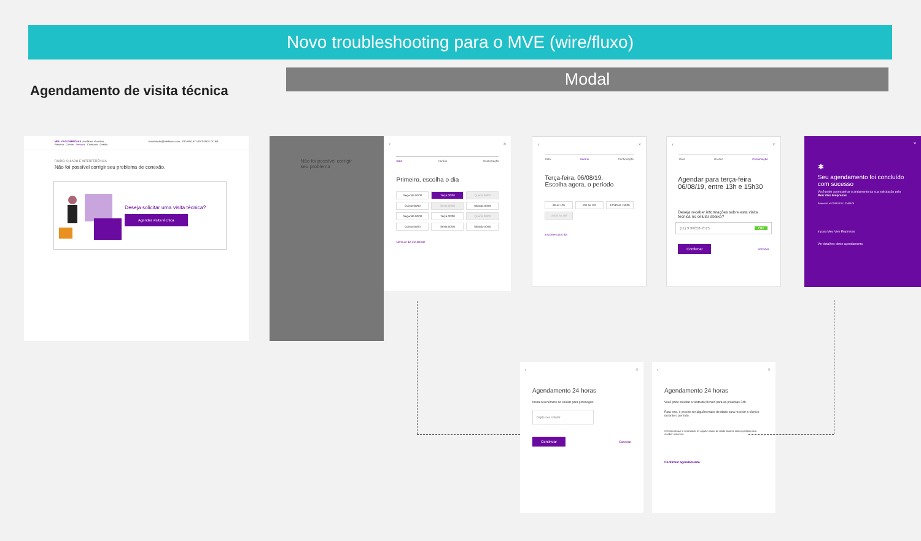Novo troubleshooting para o MVE (wire/fluxo)
Agendamento de visita técnica
Modal
MEU VIVO EMPRESAS Vivo Move Vivo Fixo ricardolucho@telefonica.com · DEVINKLAY VENTURES DO BR
Resumo Contas Serviços Consumo Gestão
RUIDO, CHIADO E INTERFERÊNCIA
Não foi possível corrigir seu problema de conexão.
Deseja solicitar uma visita técnica?
Agendar visita técnica
Não foi possível corrigir seu problema
‹ ×
Data Horário Confirmação
Primeiro, escolha o dia
Segunda 00/00
Terça 00/00
Quarta 00/00
Quinta 00/00
Sexta 00/00
Sábado 00/00
Segunda 00/00
Terça 00/00
Quarta 00/00
Quinta 00/00
Sexta 00/00
Sábado 00/00
Nenhum dia me atende
‹ ×
Data Horário Confirmação
Terça-feira, 06/08/19.
Escolha agora, o período
8h às 10h
10h às 12h
12h30 às 15h30
15h30 às 18h
Escolher outro dia
‹ ×
Data Horário Confirmação
Agendar para terça-feira 06/08/19, entre 13h e 15h30
Deseja receber informações sobre esta visita técnica no celular abaixo?
(11) 9 98658-2525 ON
Confirmar Refazer
×
✱
Seu agendamento foi concluído com sucesso
Você pode acompanhar o andamento da sua solicitação pelo Meu Vivo Empresas
Protocolo nº 01062019 12345678
Ir para Meu Vivo Empresas
Ver detalhes deste agendamento
‹ ×
Agendamento 24 horas
Insira seu número de celular para prosseguir.
Digite seu celular
Continuar Cancelar
‹ ×
Agendamento 24 horas
Você pode solicitar a visita do técnico para as próximas 24h.
Para isso, é preciso ter alguém maior de idade para receber o técnico durante o período.
☐ Entendo que é necessário ter alguém maior de idade durante todo o período para receber o técnico.
Confirmar agendamento